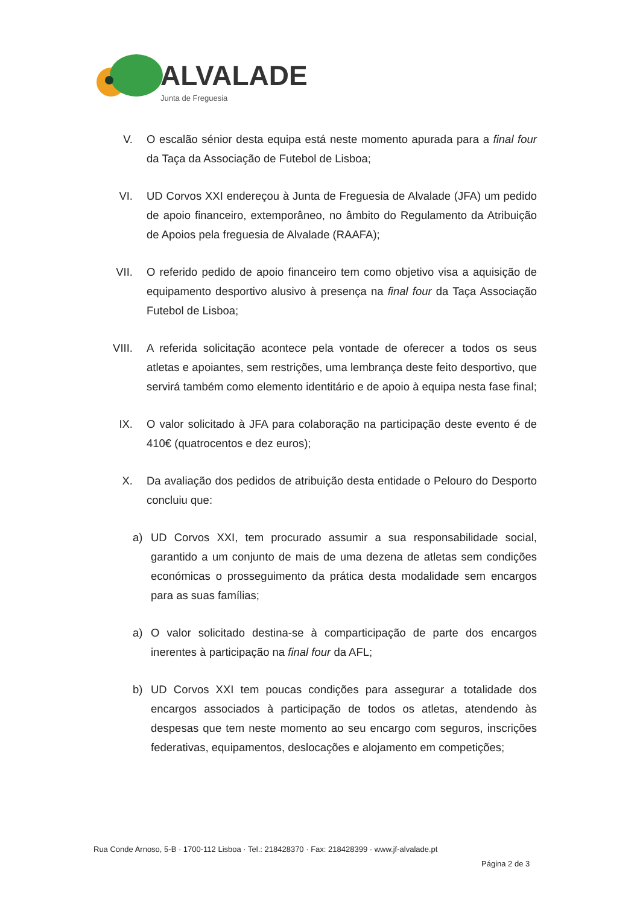ALVALADE
Junta de Freguesia
V. O escalão sénior desta equipa está neste momento apurada para a final four da Taça da Associação de Futebol de Lisboa;
VI. UD Corvos XXI endereçou à Junta de Freguesia de Alvalade (JFA) um pedido de apoio financeiro, extemporâneo, no âmbito do Regulamento da Atribuição de Apoios pela freguesia de Alvalade (RAAFA);
VII. O referido pedido de apoio financeiro tem como objetivo visa a aquisição de equipamento desportivo alusivo à presença na final four da Taça Associação Futebol de Lisboa;
VIII. A referida solicitação acontece pela vontade de oferecer a todos os seus atletas e apoiantes, sem restrições, uma lembrança deste feito desportivo, que servirá também como elemento identitário e de apoio à equipa nesta fase final;
IX. O valor solicitado à JFA para colaboração na participação deste evento é de 410€ (quatrocentos e dez euros);
X. Da avaliação dos pedidos de atribuição desta entidade o Pelouro do Desporto concluiu que:
a)
UD Corvos XXI, tem procurado assumir a sua responsabilidade social, garantido a um conjunto de mais de uma dezena de atletas sem condições económicas o prosseguimento da prática desta modalidade sem encargos para as suas famílias;
a)
O valor solicitado destina-se à comparticipação de parte dos encargos inerentes à participação na final four da AFL;
b)
UD Corvos XXI tem poucas condições para assegurar a totalidade dos encargos associados à participação de todos os atletas, atendendo às despesas que tem neste momento ao seu encargo com seguros, inscrições federativas, equipamentos, deslocações e alojamento em competições;
Rua Conde Arnoso, 5-B · 1700-112 Lisboa · Tel.: 218428370 · Fax: 218428399 · www.jf-alvalade.pt
Página 2 de 3